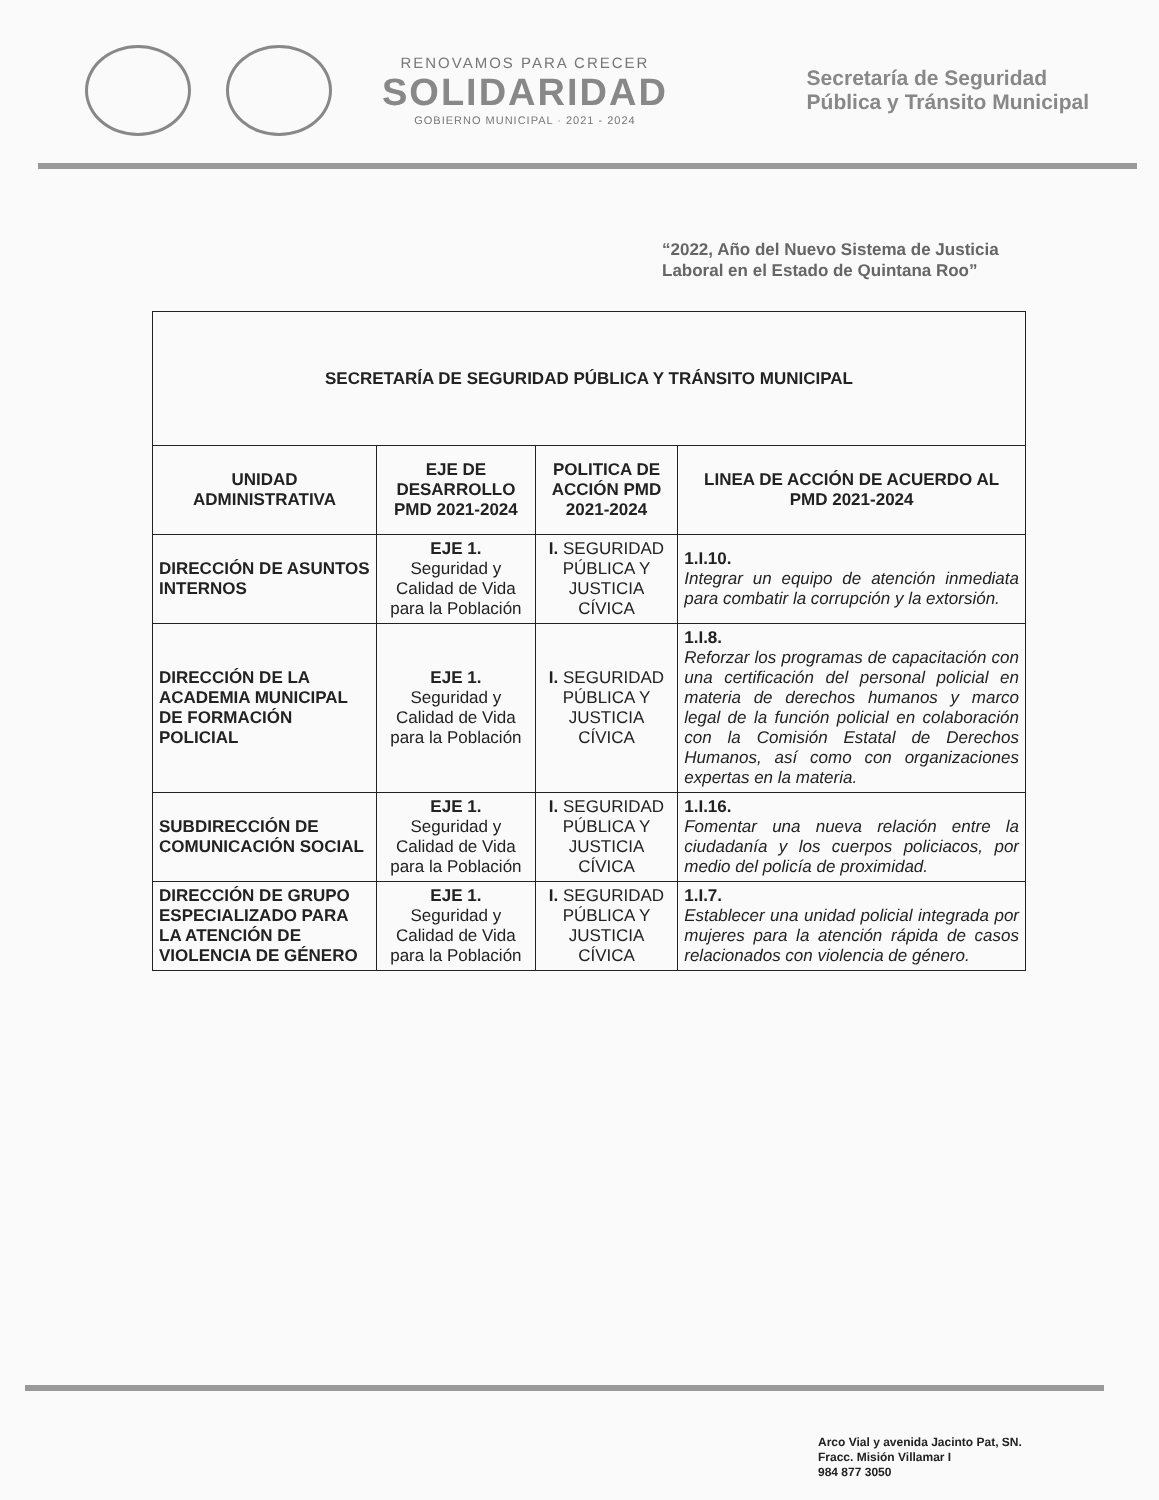RENOVAMOS PARA CRECER
SOLIDARIDAD
GOBIERNO MUNICIPAL · 2021 - 2024
Secretaría de Seguridad
Pública y Tránsito Municipal
“2022, Año del Nuevo Sistema de Justicia
Laboral en el Estado de Quintana Roo”
| SECRETARÍA DE SEGURIDAD PÚBLICA Y TRÁNSITO MUNICIPAL | | | |
| UNIDAD ADMINISTRATIVA | EJE DE DESARROLLO PMD 2021-2024 | POLITICA DE ACCIÓN PMD 2021-2024 | LINEA DE ACCIÓN DE ACUERDO AL PMD 2021-2024 |
| DIRECCIÓN DE ASUNTOS INTERNOS | EJE 1. Seguridad y Calidad de Vida para la Población | I. SEGURIDAD PÚBLICA Y JUSTICIA CÍVICA | 1.I.10. Integrar un equipo de atención inmediata para combatir la corrupción y la extorsión. |
| DIRECCIÓN DE LA ACADEMIA MUNICIPAL DE FORMACIÓN POLICIAL | EJE 1. Seguridad y Calidad de Vida para la Población | I. SEGURIDAD PÚBLICA Y JUSTICIA CÍVICA | 1.I.8. Reforzar los programas de capacitación con una certificación del personal policial en materia de derechos humanos y marco legal de la función policial en colaboración con la Comisión Estatal de Derechos Humanos, así como con organizaciones expertas en la materia. |
| SUBDIRECCIÓN DE COMUNICACIÓN SOCIAL | EJE 1. Seguridad y Calidad de Vida para la Población | I. SEGURIDAD PÚBLICA Y JUSTICIA CÍVICA | 1.I.16. Fomentar una nueva relación entre la ciudadanía y los cuerpos policiacos, por medio del policía de proximidad. |
| DIRECCIÓN DE GRUPO ESPECIALIZADO PARA LA ATENCIÓN DE VIOLENCIA DE GÉNERO | EJE 1. Seguridad y Calidad de Vida para la Población | I. SEGURIDAD PÚBLICA Y JUSTICIA CÍVICA | 1.I.7. Establecer una unidad policial integrada por mujeres para la atención rápida de casos relacionados con violencia de género. |
Arco Vial y avenida Jacinto Pat, SN.
Fracc. Misión Villamar I
984 877 3050